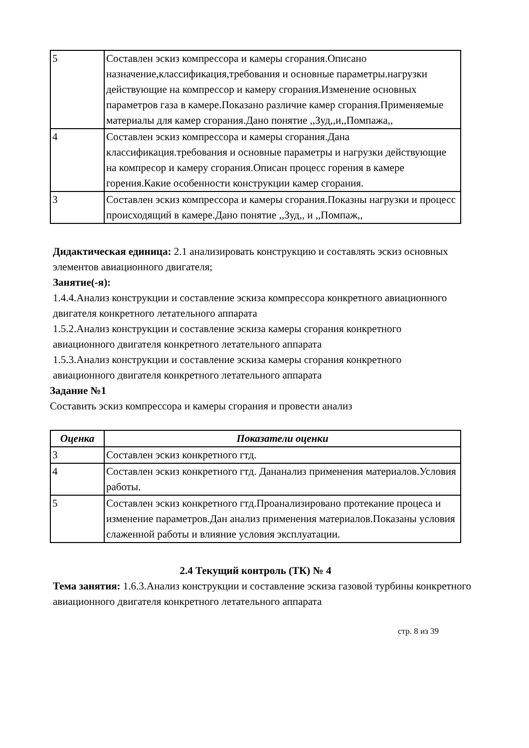| 5 | Составлен эскиз компрессора и камеры сгорания.Описано назначение,классификация,требования и основные параметры.нагрузки действующие на компрессор и камеру сгорания.Изменение основных параметров газа в камере.Показано различие камер сгорания.Применяемые материалы для камер сгорания.Дано понятие ,,Зуд,,и,,Помпажа,, |
| 4 | Составлен эскиз компрессора и камеры сгорания.Дана классификация.требования и основные параметры и нагрузки действующие на компресор и камеру сгорания.Описан процесс горения в камере горения.Какие особенности конструкции камер сгорания. |
| 3 | Составлен эскиз компрессора и камеры сгорания.Показны нагрузки и процесс происходящий в камере.Дано понятие ,,Зуд,, и ,,Помпаж,, |
Дидактическая единица: 2.1 анализировать конструкцию и составлять эскиз основных элементов авиационного двигателя;
Занятие(-я):
1.4.4.Анализ конструкции и составление эскиза компрессора конкретного авиационного двигателя конкретного летательного аппарата
1.5.2.Анализ конструкции и составление эскиза камеры сгорания конкретного авиационного двигателя конкретного летательного аппарата
1.5.3.Анализ конструкции и составление эскиза камеры сгорания конкретного авиационного двигателя конкретного летательного аппарата
Задание №1
Составить эскиз компрессора и камеры сгорания и провести анализ
| Оценка | Показатели оценки |
| --- | --- |
| 3 | Составлен эскиз конкретного гтд. |
| 4 | Составлен эскиз конкретного гтд. Дананализ применения материалов.Условия работы. |
| 5 | Составлен эскиз конкретного гтд.Проанализировано протекание процеса и изменение параметров.Дан анализ применения материалов.Показаны условия слаженной работы и влияние условия эксплуатации. |
2.4 Текущий контроль (ТК) № 4
Тема занятия: 1.6.3.Анализ конструкции и составление эскиза газовой турбины конкретного авиационного двигателя конкретного летательного аппарата
стр. 8 из 39